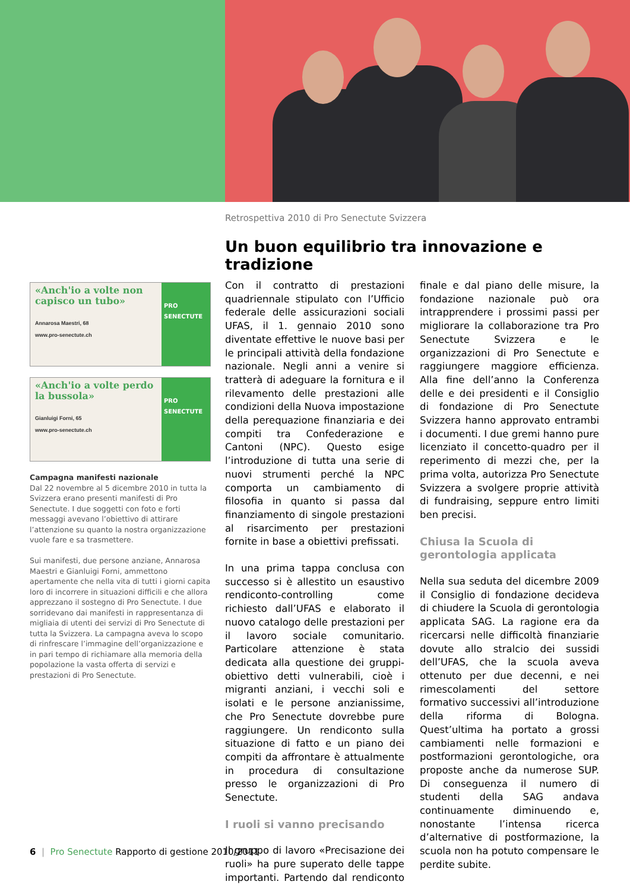Retrospettiva 2010 di Pro Senectute Svizzera
Un buon equilibrio tra innovazione e tradizione
«Anch'io a volte non capisco un tubo»
Annarosa Maestri, 68
www.pro-senectute.ch
PRO SENECTUTE
«Anch'io a volte perdo la bussola»
Gianluigi Forni, 65
www.pro-senectute.ch
PRO SENECTUTE
Campagna manifesti nazionale
Dal 22 novembre al 5 dicembre 2010 in tutta la Svizzera erano presenti manifesti di Pro Senectute. I due soggetti con foto e forti messaggi avevano l’obiettivo di attirare l’attenzione su quanto la nostra organizzazione vuole fare e sa trasmettere.
Sui manifesti, due persone anziane, Annarosa Maestri e Gianluigi Forni, ammettono apertamente che nella vita di tutti i giorni capita loro di incorrere in situazioni difficili e che allora apprezzano il sostegno di Pro Senectute. I due sorridevano dai manifesti in rappresentanza di migliaia di utenti dei servizi di Pro Senectute di tutta la Svizzera. La campagna aveva lo scopo di rinfrescare l’immagine dell’organizzazione e in pari tempo di richiamare alla memoria della popolazione la vasta offerta di servizi e prestazioni di Pro Senectute.
Con il contratto di prestazioni quadriennale stipulato con l’Ufficio federale delle assicurazioni sociali UFAS, il 1. gennaio 2010 sono diventate effettive le nuove basi per le principali attività della fondazione nazionale. Negli anni a venire si tratterà di adeguare la fornitura e il rilevamento delle prestazioni alle condizioni della Nuova impostazione della perequazione finanziaria e dei compiti tra Confederazione e Cantoni (NPC). Questo esige l’introduzione di tutta una serie di nuovi strumenti perché la NPC comporta un cambiamento di filosofia in quanto si passa dal finanziamento di singole prestazioni al risarcimento per prestazioni fornite in base a obiettivi prefissati.
In una prima tappa conclusa con successo si è allestito un esaustivo rendiconto-controlling come richiesto dall’UFAS e elaborato il nuovo catalogo delle prestazioni per il lavoro sociale comunitario. Particolare attenzione è stata dedicata alla questione dei gruppi-obiettivo detti vulnerabili, cioè i migranti anziani, i vecchi soli e isolati e le persone anzianissime, che Pro Senectute dovrebbe pure raggiungere. Un rendiconto sulla situazione di fatto e un piano dei compiti da affrontare è attualmente in procedura di consultazione presso le organizzazioni di Pro Senectute.
I ruoli si vanno precisando
Il gruppo di lavoro «Precisazione dei ruoli» ha pure superato delle tappe importanti. Partendo dal rendiconto finale e dal piano delle misure, la fondazione nazionale può ora intrapprendere i prossimi passi per migliorare la collaborazione tra Pro Senectute Svizzera e le organizzazioni di Pro Senectute e raggiungere maggiore efficienza. Alla fine dell’anno la Conferenza delle e dei presidenti e il Consiglio di fondazione di Pro Senectute Svizzera hanno approvato entrambi i documenti. I due gremi hanno pure licenziato il concetto-quadro per il reperimento di mezzi che, per la prima volta, autorizza Pro Senectute Svizzera a svolgere proprie attività di fundraising, seppure entro limiti ben precisi.
Chiusa la Scuola di gerontologia applicata
Nella sua seduta del dicembre 2009 il Consiglio di fondazione decideva di chiudere la Scuola di gerontologia applicata SAG. La ragione era da ricercarsi nelle difficoltà finanziarie dovute allo stralcio dei sussidi dell’UFAS, che la scuola aveva ottenuto per due decenni, e nei rimescolamenti del settore formativo successivi all’introduzione della riforma di Bologna. Quest’ultima ha portato a grossi cambiamenti nelle formazioni e postformazioni gerontologiche, ora proposte anche da numerose SUP. Di conseguenza il numero di studenti della SAG andava continuamente diminuendo e, nonostante l’intensa ricerca d’alternative di postformazione, la scuola non ha potuto compensare le perdite subite.
6 | Pro Senectute Rapporto di gestione 2010/2011